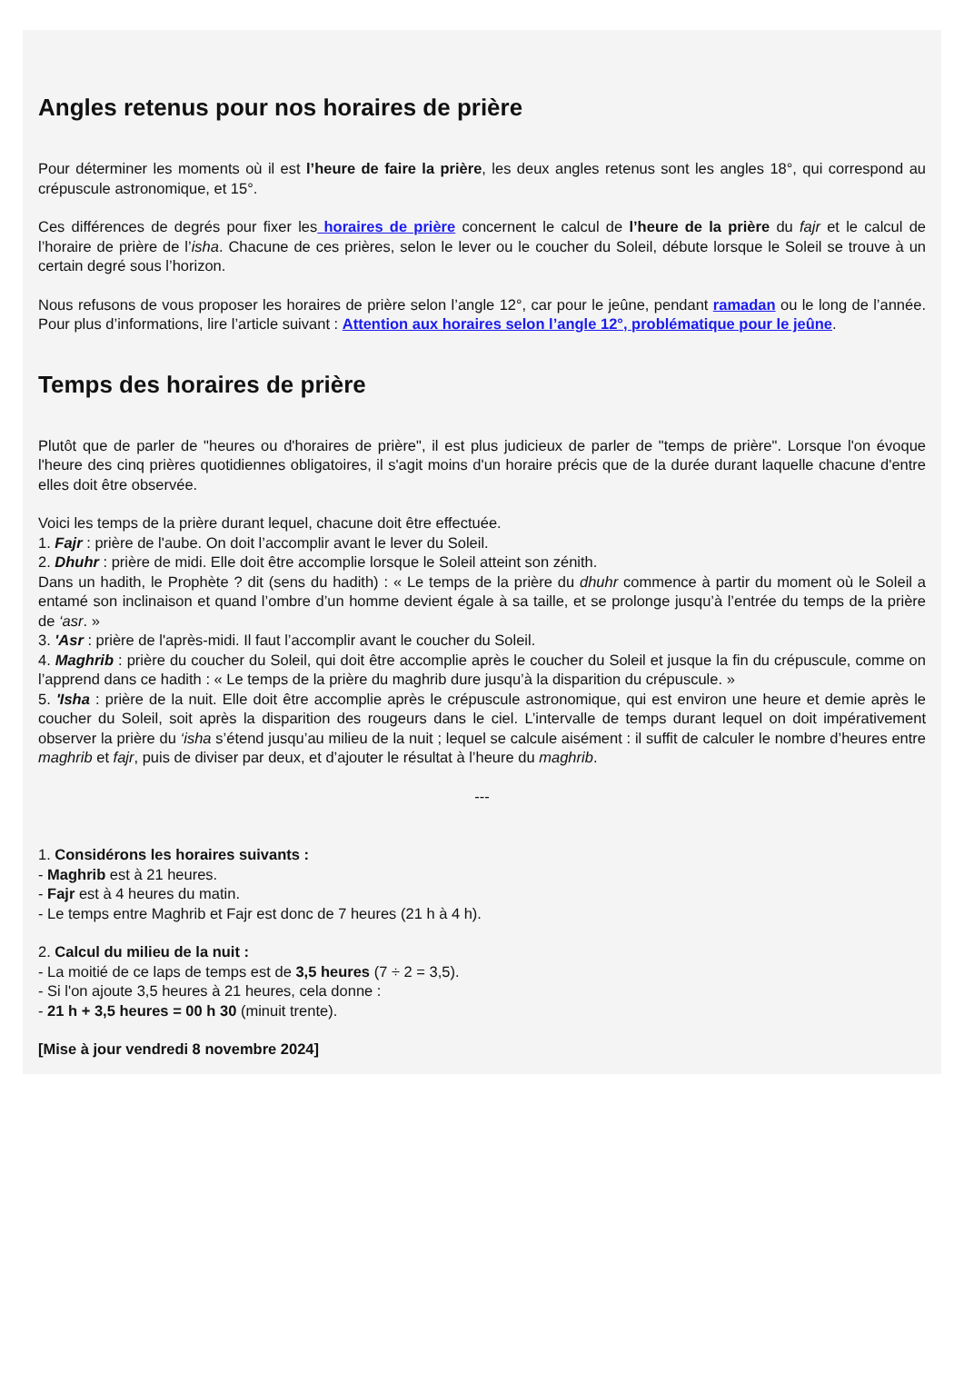Angles retenus pour nos horaires de prière
Pour déterminer les moments où il est l’heure de faire la prière, les deux angles retenus sont les angles 18°, qui correspond au crépuscule astronomique, et 15°.
Ces différences de degrés pour fixer les horaires de prière concernent le calcul de l’heure de la prière du fajr et le calcul de l’horaire de prière de l’isha. Chacune de ces prières, selon le lever ou le coucher du Soleil, débute lorsque le Soleil se trouve à un certain degré sous l’horizon.
Nous refusons de vous proposer les horaires de prière selon l’angle 12°, car pour le jeûne, pendant ramadan ou le long de l’année. Pour plus d’informations, lire l’article suivant : Attention aux horaires selon l’angle 12°, problématique pour le jeûne.
Temps des horaires de prière
Plutôt que de parler de "heures ou d'horaires de prière", il est plus judicieux de parler de "temps de prière". Lorsque l'on évoque l'heure des cinq prières quotidiennes obligatoires, il s'agit moins d'un horaire précis que de la durée durant laquelle chacune d'entre elles doit être observée.
Voici les temps de la prière durant lequel, chacune doit être effectuée.
1. Fajr : prière de l'aube. On doit l’accomplir avant le lever du Soleil.
2. Dhuhr : prière de midi. Elle doit être accomplie lorsque le Soleil atteint son zénith.
Dans un hadith, le Prophète ? dit (sens du hadith) : « Le temps de la prière du dhuhr commence à partir du moment où le Soleil a entamé son inclinaison et quand l’ombre d’un homme devient égale à sa taille, et se prolonge jusqu’à l’entrée du temps de la prière de ‘asr. »
3. 'Asr : prière de l'après-midi. Il faut l’accomplir avant le coucher du Soleil.
4. Maghrib : prière du coucher du Soleil, qui doit être accomplie après le coucher du Soleil et jusque la fin du crépuscule, comme on l’apprend dans ce hadith : « Le temps de la prière du maghrib dure jusqu’à la disparition du crépuscule. »
5. 'Isha : prière de la nuit. Elle doit être accomplie après le crépuscule astronomique, qui est environ une heure et demie après le coucher du Soleil, soit après la disparition des rougeurs dans le ciel. L’intervalle de temps durant lequel on doit impérativement observer la prière du ‘isha s’étend jusqu’au milieu de la nuit ; lequel se calcule aisément : il suffit de calculer le nombre d’heures entre maghrib et fajr, puis de diviser par deux, et d’ajouter le résultat à l’heure du maghrib.
---
1. Considérons les horaires suivants :
- Maghrib est à 21 heures.
- Fajr est à 4 heures du matin.
- Le temps entre Maghrib et Fajr est donc de 7 heures (21 h à 4 h).
2. Calcul du milieu de la nuit :
- La moitié de ce laps de temps est de 3,5 heures (7 ÷ 2 = 3,5).
- Si l'on ajoute 3,5 heures à 21 heures, cela donne :
- 21 h + 3,5 heures = 00 h 30 (minuit trente).
[Mise à jour vendredi 8 novembre 2024]